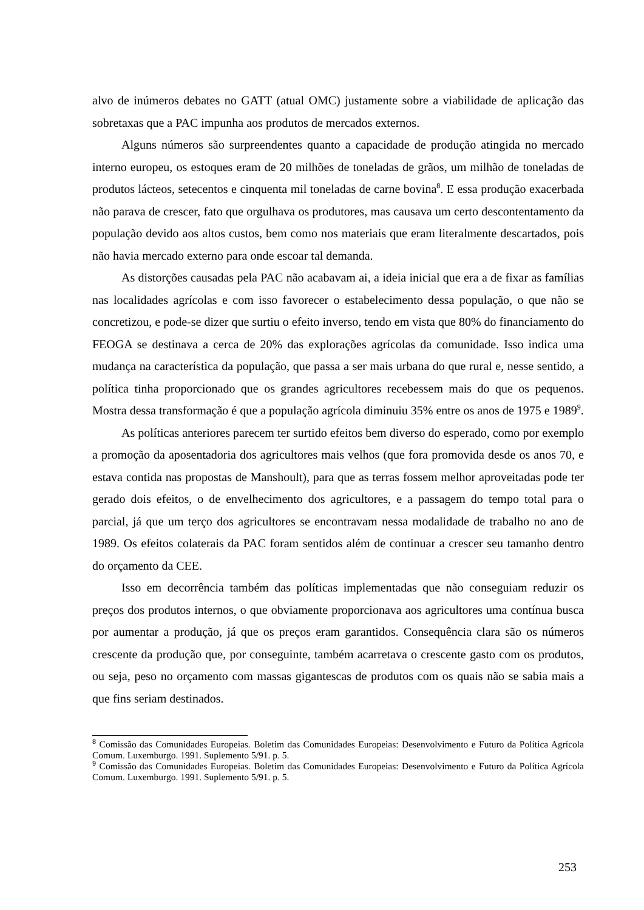alvo de inúmeros debates no GATT (atual OMC) justamente sobre a viabilidade de aplicação das sobretaxas que a PAC impunha aos produtos de mercados externos.
Alguns números são surpreendentes quanto a capacidade de produção atingida no mercado interno europeu, os estoques eram de 20 milhões de toneladas de grãos, um milhão de toneladas de produtos lácteos, setecentos e cinquenta mil toneladas de carne bovina<sup>8</sup>. E essa produção exacerbada não parava de crescer, fato que orgulhava os produtores, mas causava um certo descontentamento da população devido aos altos custos, bem como nos materiais que eram literalmente descartados, pois não havia mercado externo para onde escoar tal demanda.
As distorções causadas pela PAC não acabavam ai, a ideia inicial que era a de fixar as famílias nas localidades agrícolas e com isso favorecer o estabelecimento dessa população, o que não se concretizou, e pode-se dizer que surtiu o efeito inverso, tendo em vista que 80% do financiamento do FEOGA se destinava a cerca de 20% das explorações agrícolas da comunidade. Isso indica uma mudança na característica da população, que passa a ser mais urbana do que rural e, nesse sentido, a política tinha proporcionado que os grandes agricultores recebessem mais do que os pequenos. Mostra dessa transformação é que a população agrícola diminuiu 35% entre os anos de 1975 e 1989<sup>9</sup>.
As políticas anteriores parecem ter surtido efeitos bem diverso do esperado, como por exemplo a promoção da aposentadoria dos agricultores mais velhos (que fora promovida desde os anos 70, e estava contida nas propostas de Manshoult), para que as terras fossem melhor aproveitadas pode ter gerado dois efeitos, o de envelhecimento dos agricultores, e a passagem do tempo total para o parcial, já que um terço dos agricultores se encontravam nessa modalidade de trabalho no ano de 1989. Os efeitos colaterais da PAC foram sentidos além de continuar a crescer seu tamanho dentro do orçamento da CEE.
Isso em decorrência também das políticas implementadas que não conseguiam reduzir os preços dos produtos internos, o que obviamente proporcionava aos agricultores uma contínua busca por aumentar a produção, já que os preços eram garantidos. Consequência clara são os números crescente da produção que, por conseguinte, também acarretava o crescente gasto com os produtos, ou seja, peso no orçamento com massas gigantescas de produtos com os quais não se sabia mais a que fins seriam destinados.
<sup>8</sup> Comissão das Comunidades Europeias. Boletim das Comunidades Europeias: Desenvolvimento e Futuro da Política Agrícola Comum. Luxemburgo. 1991. Suplemento 5/91. p. 5.
<sup>9</sup> Comissão das Comunidades Europeias. Boletim das Comunidades Europeias: Desenvolvimento e Futuro da Política Agrícola Comum. Luxemburgo. 1991. Suplemento 5/91. p. 5.
253